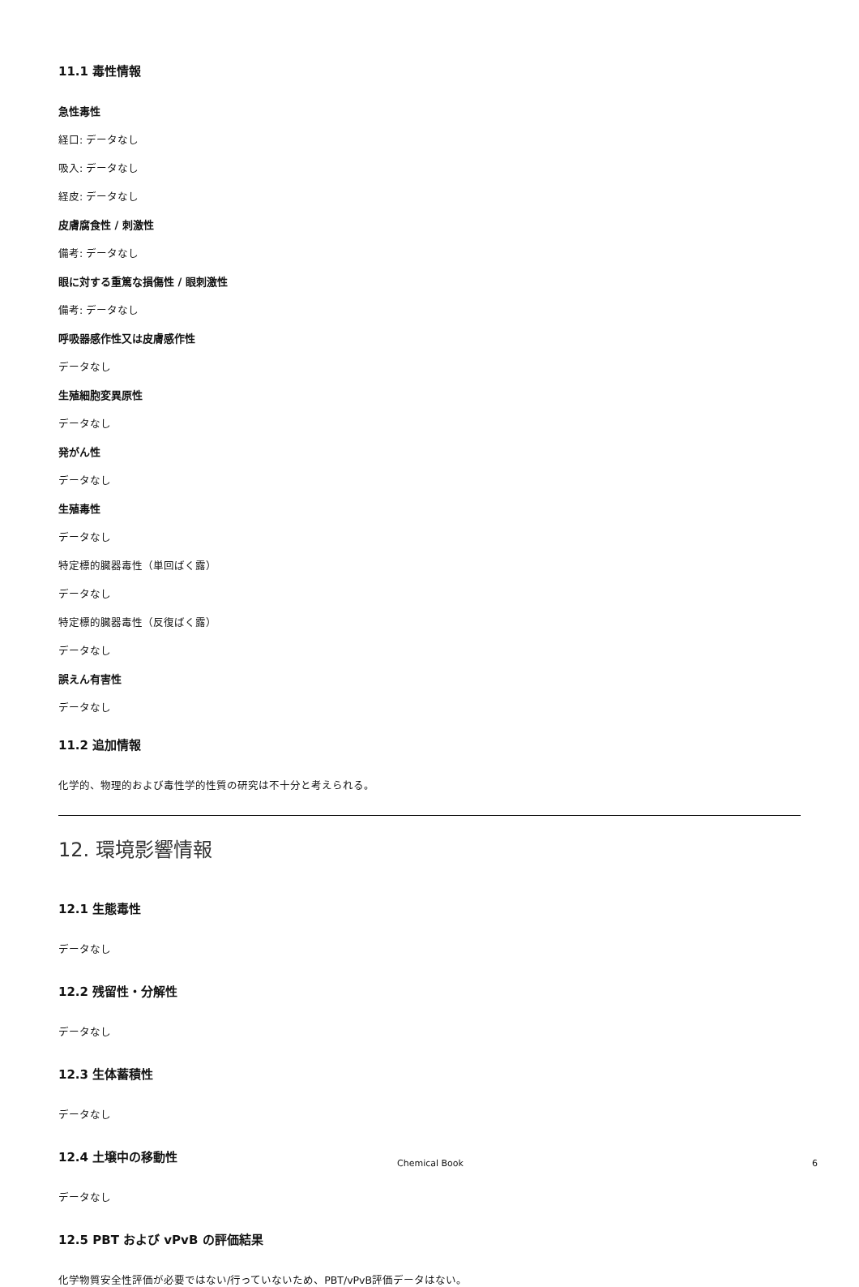11.1 毒性情報
急性毒性
経口: データなし
吸入: データなし
経皮: データなし
皮膚腐食性 / 刺激性
備考: データなし
眼に対する重篤な損傷性 / 眼刺激性
備考: データなし
呼吸器感作性又は皮膚感作性
データなし
生殖細胞変異原性
データなし
発がん性
データなし
生殖毒性
データなし
特定標的臓器毒性（単回ばく露）
データなし
特定標的臓器毒性（反復ばく露）
データなし
誤えん有害性
データなし
11.2 追加情報
化学的、物理的および毒性学的性質の研究は不十分と考えられる。
12. 環境影響情報
12.1 生態毒性
データなし
12.2 残留性・分解性
データなし
12.3 生体蓄積性
データなし
12.4 土壌中の移動性
データなし
12.5 PBT および vPvB の評価結果
化学物質安全性評価が必要ではない/行っていないため、PBT/vPvB評価データはない。
Chemical Book 6